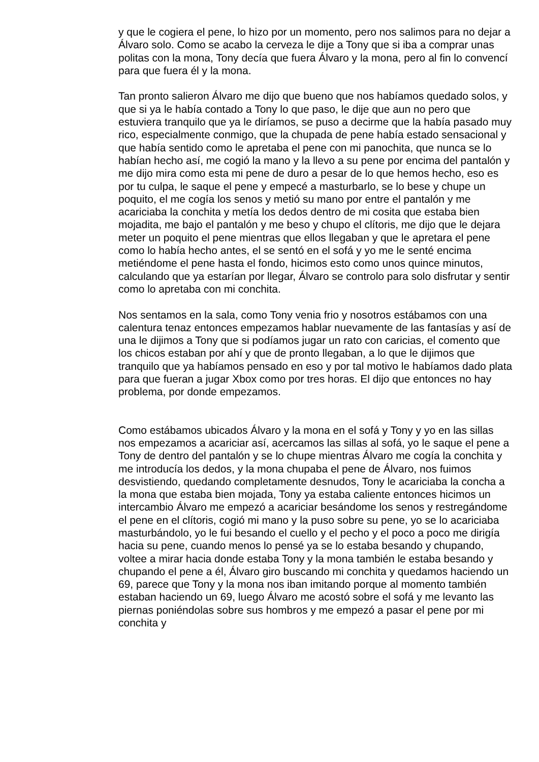y que le cogiera el pene, lo hizo por un momento, pero nos salimos para no dejar a Álvaro solo. Como se acabo la cerveza le dije a Tony que si iba a comprar unas politas con la mona, Tony decía que fuera Álvaro y la mona, pero al fin lo convencí para que fuera él y la mona.
Tan pronto salieron Álvaro me dijo que bueno que nos habíamos quedado solos, y que si ya le había contado a Tony lo que paso, le dije que aun no pero que estuviera tranquilo que ya le diríamos, se puso a decirme que la había pasado muy rico, especialmente conmigo, que la chupada de pene había estado sensacional y que había sentido como le apretaba el pene con mi panochita, que nunca se lo habían hecho así, me cogió la mano y la llevo a su pene por encima del pantalón y me dijo mira como esta mi pene de duro a pesar de lo que hemos hecho, eso es por tu culpa, le saque el pene y empecé a masturbarlo, se lo bese y chupe un poquito, el me cogía los senos y metió su mano por entre el pantalón y me acariciaba la conchita y metía los dedos dentro de mi cosita que estaba bien mojadita, me bajo el pantalón y me beso y chupo el clítoris, me dijo que le dejara meter un poquito el pene mientras que ellos llegaban y que le apretara el pene como lo había hecho antes, el se sentó en el sofá y yo me le senté encima metiéndome el pene hasta el fondo, hicimos esto como unos quince minutos, calculando que ya estarían por llegar, Álvaro se controlo para solo disfrutar y sentir como lo apretaba con mi conchita.
Nos sentamos en la sala, como Tony venia frio y nosotros estábamos con una calentura tenaz entonces empezamos hablar nuevamente de las fantasías y así de una le dijimos a Tony que si podíamos jugar un rato con caricias, el comento que los chicos estaban por ahí y que de pronto llegaban, a lo que le dijimos que tranquilo que ya habíamos pensado en eso y por tal motivo le habíamos dado plata para que fueran a jugar Xbox como por tres horas. El dijo que entonces no hay problema, por donde empezamos.
Como estábamos ubicados Álvaro y la mona en el sofá y Tony y yo en las sillas nos empezamos a acariciar así, acercamos las sillas al sofá, yo le saque el pene a Tony de dentro del pantalón y se lo chupe mientras Álvaro me cogía la conchita y me introducía los dedos, y la mona chupaba el pene de Álvaro, nos fuimos desvistiendo, quedando completamente desnudos, Tony le acariciaba la concha a la mona que estaba bien mojada, Tony ya estaba caliente entonces hicimos un intercambio Álvaro me empezó a acariciar besándome los senos y restregándome el pene en el clítoris, cogió mi mano y la puso sobre su pene, yo se lo acariciaba masturbándolo, yo le fui besando el cuello y el pecho y el poco a poco me dirigía hacia su pene, cuando menos lo pensé ya se lo estaba besando y chupando, voltee a mirar hacia donde estaba Tony y la mona también le estaba besando y chupando el pene a él, Álvaro giro buscando mi conchita y quedamos haciendo un 69, parece que Tony y la mona nos iban imitando porque al momento también estaban haciendo un 69, luego Álvaro me acostó sobre el sofá y me levanto las piernas poniéndolas sobre sus hombros y me empezó a pasar el pene por mi conchita y